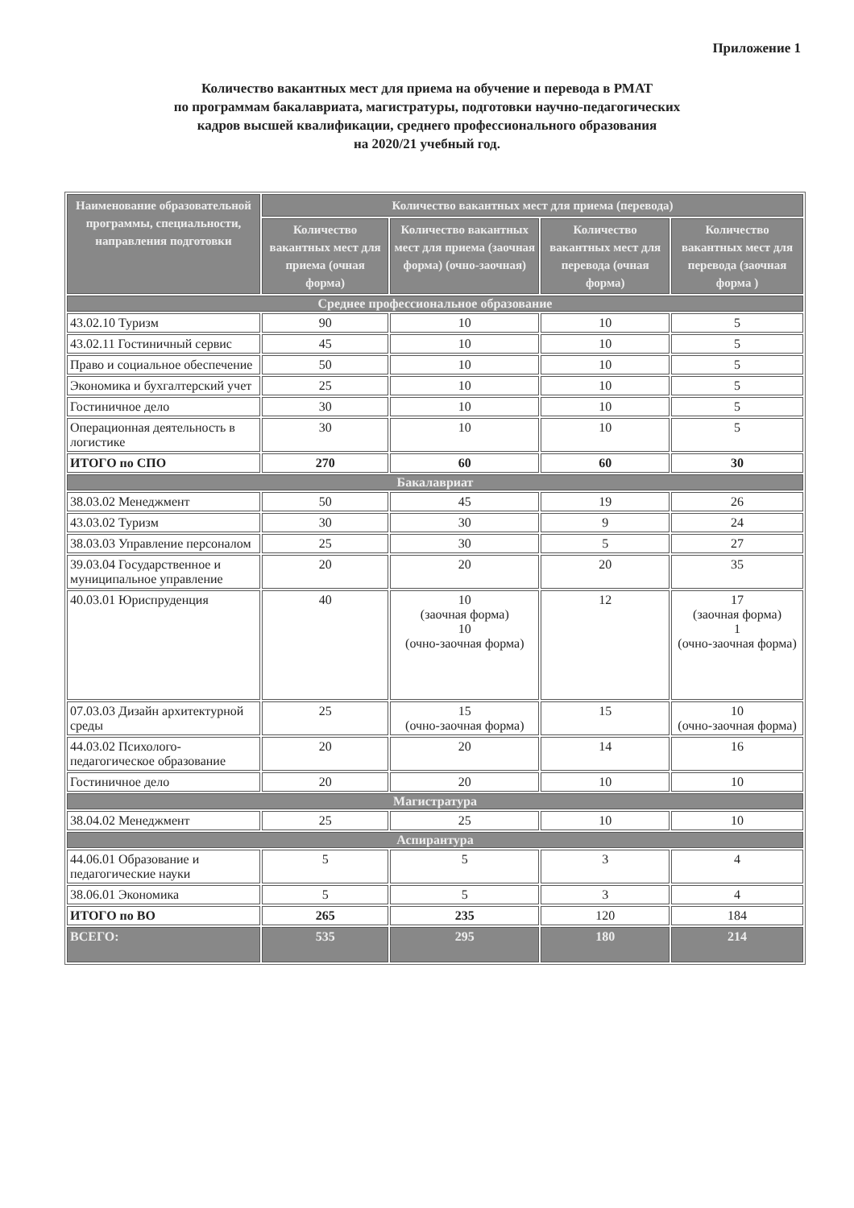Приложение 1
Количество вакантных мест для приема на обучение и перевода в РМАТ
по программам бакалавриата, магистратуры, подготовки научно-педагогических
кадров высшей квалификации, среднего профессионального образования
на 2020/21 учебный год.
| Наименование образовательной программы, специальности, направления подготовки | Количество вакантных мест для приема (перевода) | | | |
| --- | --- | --- | --- | --- |
| | Количество вакантных мест для приема (очная форма) | Количество вакантных мест для приема (заочная форма) (очно-заочная) | Количество вакантных мест для перевода (очная форма) | Количество вакантных мест для перевода (заочная форма ) |
| Среднее профессиональное образование | | | | |
| 43.02.10 Туризм | 90 | 10 | 10 | 5 |
| 43.02.11 Гостиничный сервис | 45 | 10 | 10 | 5 |
| Право и социальное обеспечение | 50 | 10 | 10 | 5 |
| Экономика и бухгалтерский учет | 25 | 10 | 10 | 5 |
| Гостиничное дело | 30 | 10 | 10 | 5 |
| Операционная деятельность в логистике | 30 | 10 | 10 | 5 |
| ИТОГО по СПО | 270 | 60 | 60 | 30 |
| Бакалавриат | | | | |
| 38.03.02 Менеджмент | 50 | 45 | 19 | 26 |
| 43.03.02 Туризм | 30 | 30 | 9 | 24 |
| 38.03.03 Управление персоналом | 25 | 30 | 5 | 27 |
| 39.03.04 Государственное и муниципальное управление | 20 | 20 | 20 | 35 |
| 40.03.01 Юриспруденция | 40 | 10 (заочная форма) 10 (очно-заочная форма) | 12 | 17 (заочная форма) 1 (очно-заочная форма) |
| 07.03.03 Дизайн архитектурной среды | 25 | 15 (очно-заочная форма) | 15 | 10 (очно-заочная форма) |
| 44.03.02 Психолого-педагогическое образование | 20 | 20 | 14 | 16 |
| Гостиничное дело | 20 | 20 | 10 | 10 |
| Магистратура | | | | |
| 38.04.02 Менеджмент | 25 | 25 | 10 | 10 |
| Аспирантура | | | | |
| 44.06.01 Образование и педагогические науки | 5 | 5 | 3 | 4 |
| 38.06.01 Экономика | 5 | 5 | 3 | 4 |
| ИТОГО по ВО | 265 | 235 | 120 | 184 |
| ВСЕГО: | 535 | 295 | 180 | 214 |